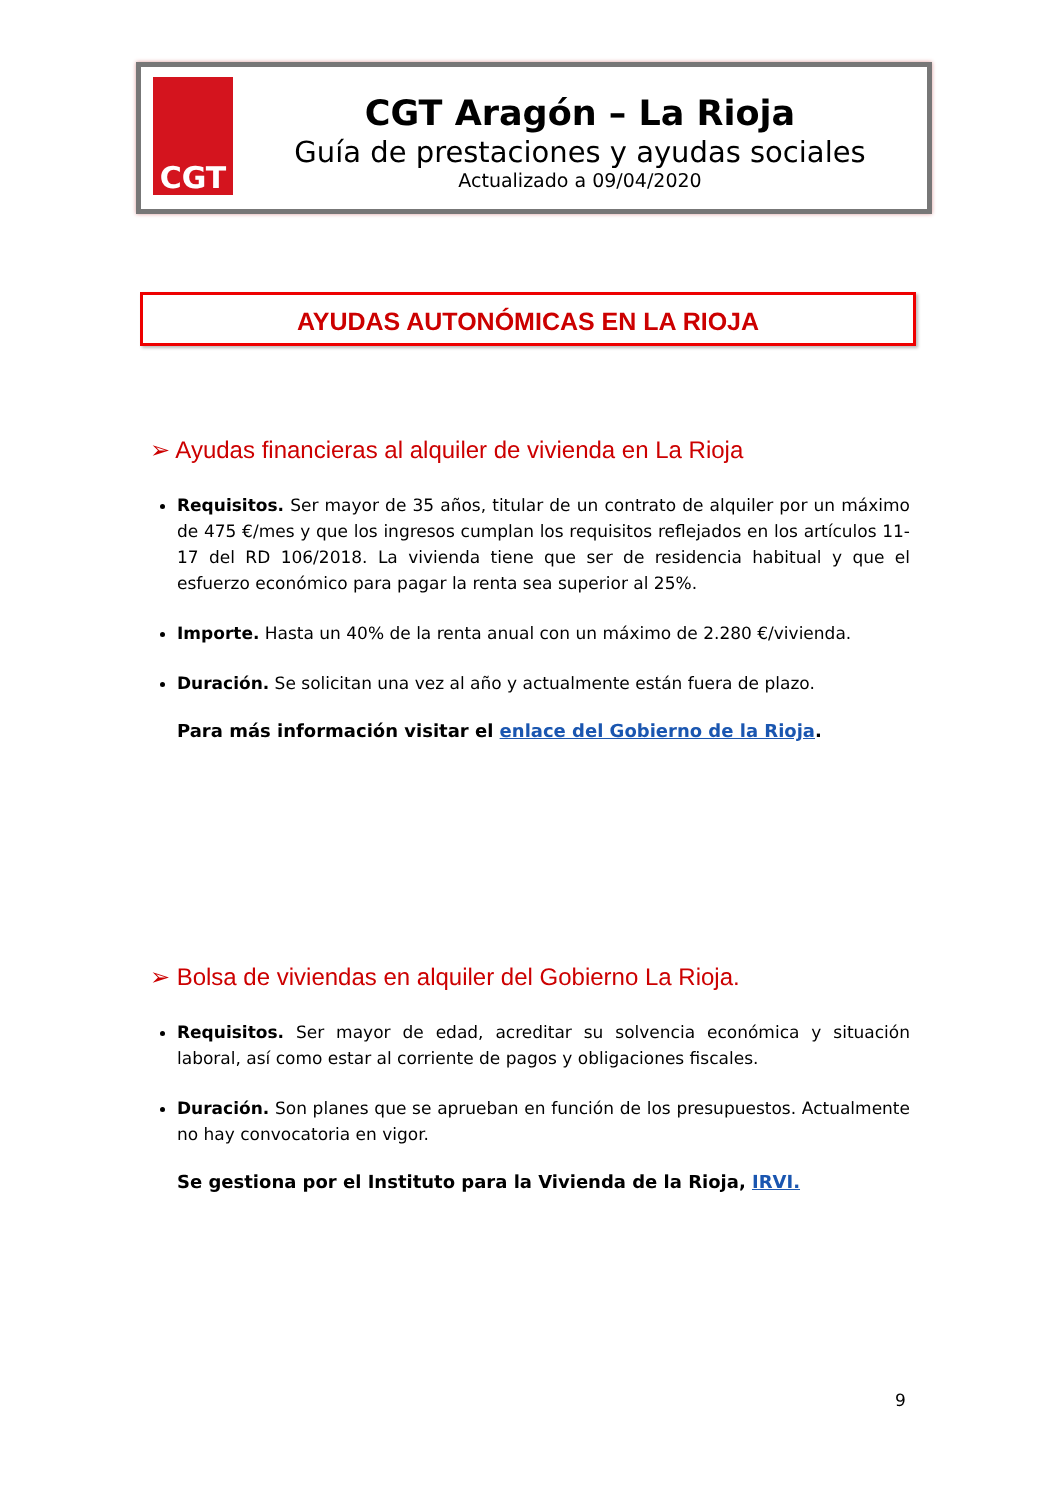CGT
CGT Aragón – La Rioja
Guía de prestaciones y ayudas sociales
Actualizado a 09/04/2020
AYUDAS AUTONÓMICAS EN LA RIOJA
➢ Ayudas financieras al alquiler de vivienda en La Rioja
Requisitos. Ser mayor de 35 años, titular de un contrato de alquiler por un máximo de 475 €/mes y que los ingresos cumplan los requisitos reflejados en los artículos 11-17 del RD 106/2018. La vivienda tiene que ser de residencia habitual y que el esfuerzo económico para pagar la renta sea superior al 25%.
Importe. Hasta un 40% de la renta anual con un máximo de 2.280 €/vivienda.
Duración. Se solicitan una vez al año y actualmente están fuera de plazo.
Para más información visitar el enlace del Gobierno de la Rioja.
➢ Bolsa de viviendas en alquiler del Gobierno La Rioja.
Requisitos. Ser mayor de edad, acreditar su solvencia económica y situación laboral, así como estar al corriente de pagos y obligaciones fiscales.
Duración. Son planes que se aprueban en función de los presupuestos. Actualmente no hay convocatoria en vigor.
Se gestiona por el Instituto para la Vivienda de la Rioja, IRVI.
9